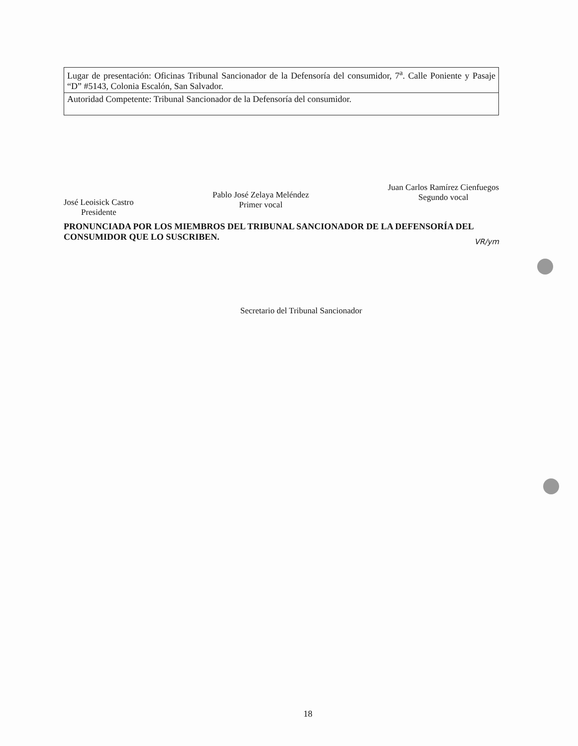| Lugar de presentación: Oficinas Tribunal Sancionador de la Defensoría del consumidor, 7<sup>a</sup>. Calle Poniente y Pasaje “D” #5143, Colonia Escalón, San Salvador. |
| Autoridad Competente: Tribunal Sancionador de la Defensoría del consumidor. |
José Leoisick Castro
Presidente
Pablo José Zelaya Meléndez
Primer vocal
Juan Carlos Ramírez Cienfuegos
Segundo vocal
PRONUNCIADA POR LOS MIEMBROS DEL TRIBUNAL SANCIONADOR DE LA DEFENSORÍA DEL CONSUMIDOR QUE LO SUSCRIBEN.
VR/ym
Secretario del Tribunal Sancionador
18